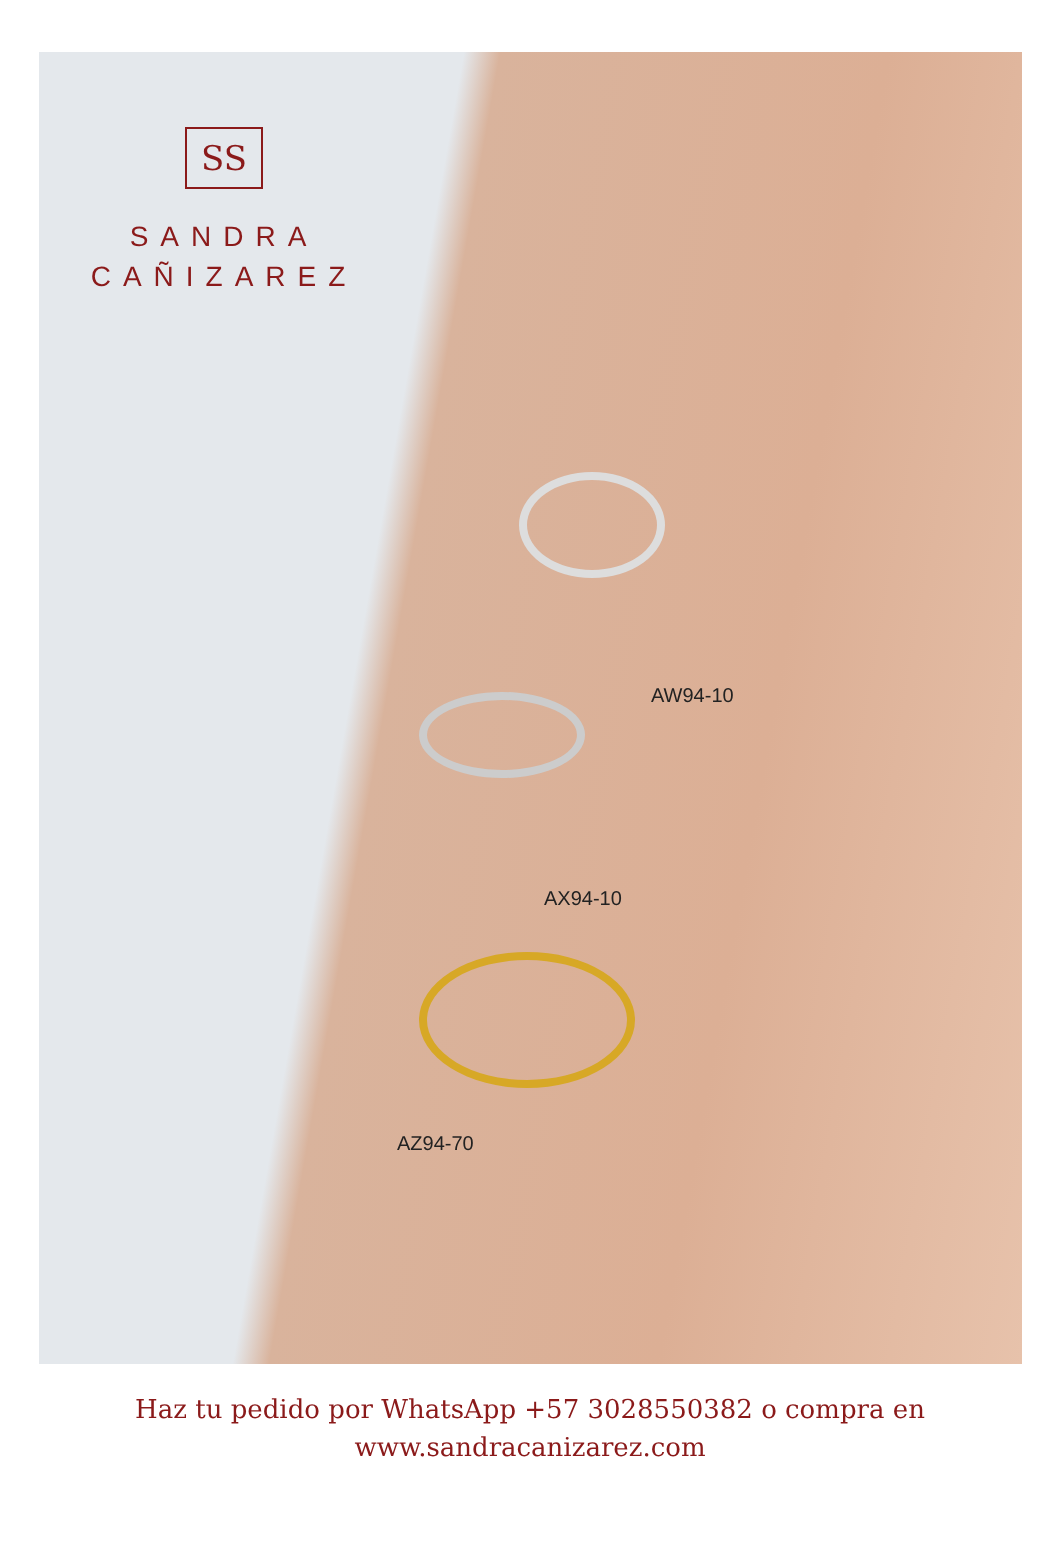SS
SANDRA
CAÑIZAREZ
AW94-10
AX94-10
AZ94-70
Haz tu pedido por WhatsApp +57 3028550382 o compra en
www.sandracanizarez.com